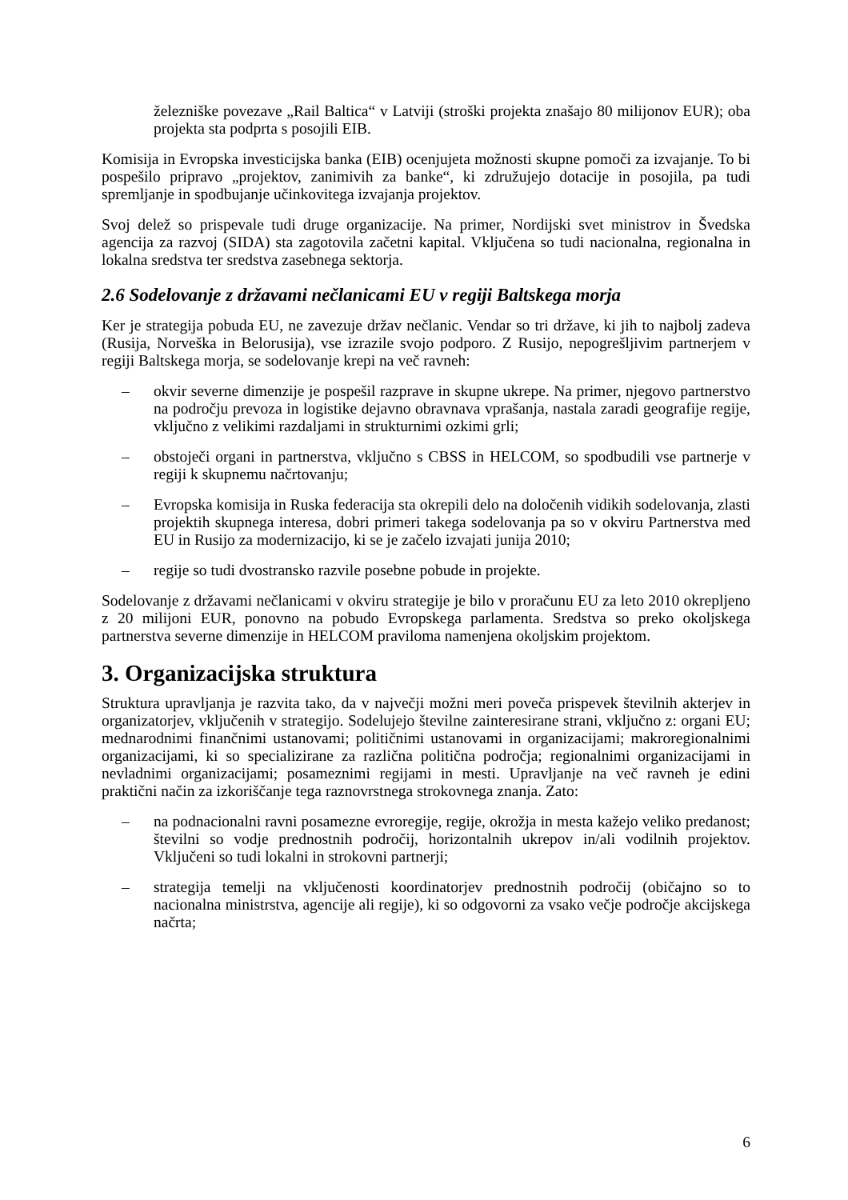železniške povezave „Rail Baltica“ v Latviji (stroški projekta znašajo 80 milijonov EUR); oba projekta sta podprta s posojili EIB.
Komisija in Evropska investicijska banka (EIB) ocenjujeta možnosti skupne pomoči za izvajanje. To bi pospešilo pripravo „projektov, zanimivih za banke“, ki združujejo dotacije in posojila, pa tudi spremljanje in spodbujanje učinkovitega izvajanja projektov.
Svoj delež so prispevale tudi druge organizacije. Na primer, Nordijski svet ministrov in Švedska agencija za razvoj (SIDA) sta zagotovila začetni kapital. Vključena so tudi nacionalna, regionalna in lokalna sredstva ter sredstva zasebnega sektorja.
2.6 Sodelovanje z državami nečlanicami EU v regiji Baltskega morja
Ker je strategija pobuda EU, ne zavezuje držav nečlanic. Vendar so tri države, ki jih to najbolj zadeva (Rusija, Norveška in Belorusija), vse izrazile svojo podporo. Z Rusijo, nepogrešljivim partnerjem v regiji Baltskega morja, se sodelovanje krepi na več ravneh:
– okvir severne dimenzije je pospešil razprave in skupne ukrepe. Na primer, njegovo partnerstvo na področju prevoza in logistike dejavno obravnava vprašanja, nastala zaradi geografije regije, vključno z velikimi razdaljami in strukturnimi ozkimi grli;
– obstoječi organi in partnerstva, vključno s CBSS in HELCOM, so spodbudili vse partnerje v regiji k skupnemu načrtovanju;
– Evropska komisija in Ruska federacija sta okrepili delo na določenih vidikih sodelovanja, zlasti projektih skupnega interesa, dobri primeri takega sodelovanja pa so v okviru Partnerstva med EU in Rusijo za modernizacijo, ki se je začelo izvajati junija 2010;
– regije so tudi dvostransko razvile posebne pobude in projekte.
Sodelovanje z državami nečlanicami v okviru strategije je bilo v proračunu EU za leto 2010 okrepljeno z 20 milijoni EUR, ponovno na pobudo Evropskega parlamenta. Sredstva so preko okoljskega partnerstva severne dimenzije in HELCOM praviloma namenjena okoljskim projektom.
3. Organizacijska struktura
Struktura upravljanja je razvita tako, da v največji možni meri poveča prispevek številnih akterjev in organizatorjev, vključenih v strategijo. Sodelujejo številne zainteresirane strani, vključno z: organi EU; mednarodnimi finančnimi ustanovami; političnimi ustanovami in organizacijami; makroregionalnimi organizacijami, ki so specializirane za različna politična področja; regionalnimi organizacijami in nevladnimi organizacijami; posameznimi regijami in mesti. Upravljanje na več ravneh je edini praktični način za izkoriščanje tega raznovrstnega strokovnega znanja. Zato:
– na podnacionalni ravni posamezne evroregije, regije, okrožja in mesta kažejo veliko predanost; številni so vodje prednostnih področij, horizontalnih ukrepov in/ali vodilnih projektov. Vključeni so tudi lokalni in strokovni partnerji;
– strategija temelji na vključenosti koordinatorjev prednostnih področij (običajno so to nacionalna ministrstva, agencije ali regije), ki so odgovorni za vsako večje področje akcijskega načrta;
6